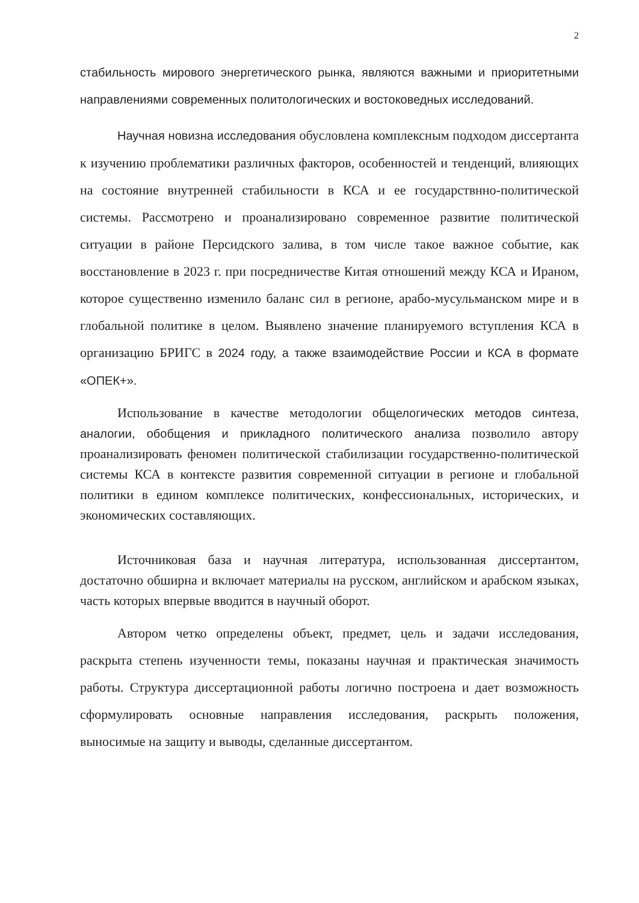2
стабильность мирового энергетического рынка, являются важными и приоритетными направлениями современных политологических и востоковедных исследований.
Научная новизна исследования обусловлена комплексным подходом диссертанта к изучению проблематики различных факторов, особенностей и тенденций, влияющих на состояние внутренней стабильности в КСА и ее государствнно-политической системы. Рассмотрено и проанализировано современное развитие политической ситуации в районе Персидского залива, в том числе такое важное событие, как восстановление в 2023 г. при посредничестве Китая отношений между КСА и Ираном, которое существенно изменило баланс сил в регионе, арабо-мусульманском мире и в глобальной политике в целом. Выявлено значение планируемого вступления КСА в организацию БРИГС в 2024 году, а также взаимодействие России и КСА в формате «ОПЕК+».
Использование в качестве методологии общелогических методов синтеза, аналогии, обобщения и прикладного политического анализа позволило автору проанализировать феномен политической стабилизации государственно-политической системы КСА в контексте развития современной ситуации в регионе и глобальной политики в едином комплексе политических, конфессиональных, исторических, и экономических составляющих.
Источниковая база и научная литература, использованная диссертантом, достаточно обширна и включает материалы на русском, английском и арабском языках, часть которых впервые вводится в научный оборот.
Автором четко определены объект, предмет, цель и задачи исследования, раскрыта степень изученности темы, показаны научная и практическая значимость работы. Структура диссертационной работы логично построена и дает возможность сформулировать основные направления исследования, раскрыть положения, выносимые на защиту и выводы, сделанные диссертантом.